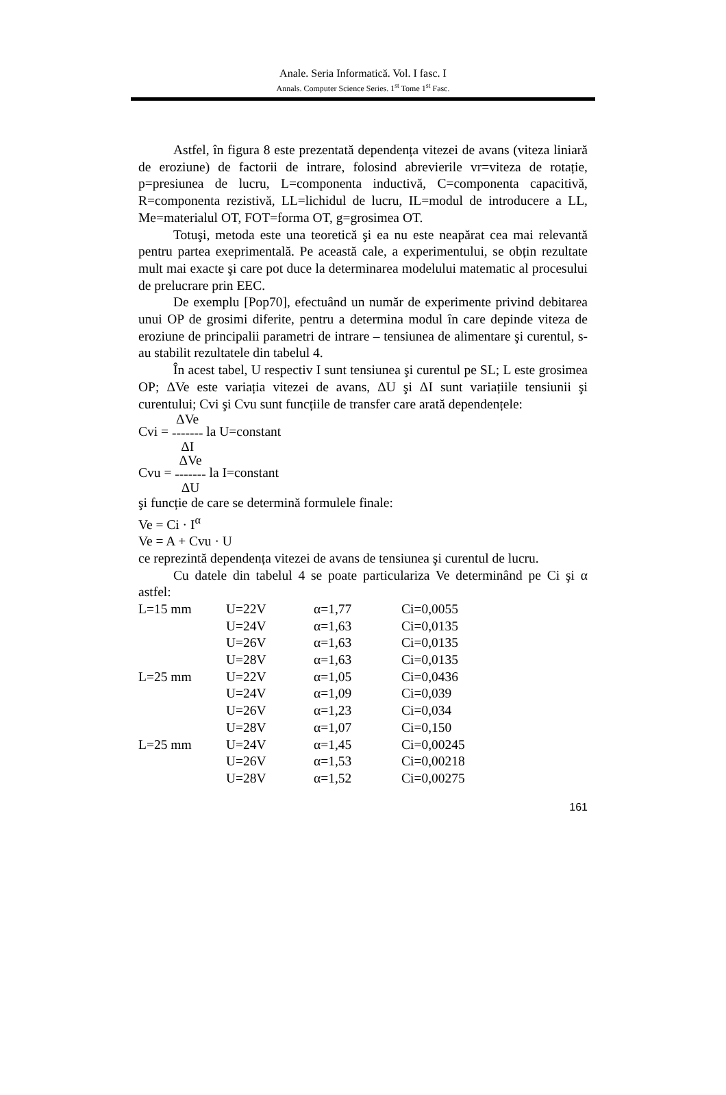Anale. Seria Informatică. Vol. I fasc. I
Annals. Computer Science Series. 1<sup>st</sup> Tome 1<sup>st</sup> Fasc.
Astfel, în figura 8 este prezentată dependența vitezei de avans (viteza liniară de eroziune) de factorii de intrare, folosind abrevierile vr=viteza de rotație, p=presiunea de lucru, L=componenta inductivă, C=componenta capacitivă, R=componenta rezistivă, LL=lichidul de lucru, IL=modul de introducere a LL, Me=materialul OT, FOT=forma OT, g=grosimea OT.
Totuşi, metoda este una teoretică şi ea nu este neapărat cea mai relevantă pentru partea exeprimentală. Pe această cale, a experimentului, se obțin rezultate mult mai exacte şi care pot duce la determinarea modelului matematic al procesului de prelucrare prin EEC.
De exemplu [Pop70], efectuând un număr de experimente privind debitarea unui OP de grosimi diferite, pentru a determina modul în care depinde viteza de eroziune de principalii parametri de intrare – tensiunea de alimentare şi curentul, s-au stabilit rezultatele din tabelul 4.
În acest tabel, U respectiv I sunt tensiunea şi curentul pe SL; L este grosimea OP; ΔVe este variația vitezei de avans, ΔU şi ΔI sunt variațiile tensiunii şi curentului; Cvi şi Cvu sunt funcțiile de transfer care arată dependențele:
Cvi = ΔVe
-------
ΔI la U=constant
Cvu = ΔVe
-------
ΔU la I=constant
şi funcție de care se determină formulele finale:
Ve = Ci · I<sup>α</sup>
Ve = A + Cvu · U
ce reprezintă dependența vitezei de avans de tensiunea şi curentul de lucru.
Cu datele din tabelul 4 se poate particulariza Ve determinând pe Ci şi α astfel:
| L=15 mm | U=22V | α=1,77 | Ci=0,0055 |
| | U=24V | α=1,63 | Ci=0,0135 |
| | U=26V | α=1,63 | Ci=0,0135 |
| | U=28V | α=1,63 | Ci=0,0135 |
| L=25 mm | U=22V | α=1,05 | Ci=0,0436 |
| | U=24V | α=1,09 | Ci=0,039 |
| | U=26V | α=1,23 | Ci=0,034 |
| | U=28V | α=1,07 | Ci=0,150 |
| L=25 mm | U=24V | α=1,45 | Ci=0,00245 |
| | U=26V | α=1,53 | Ci=0,00218 |
| | U=28V | α=1,52 | Ci=0,00275 |
161